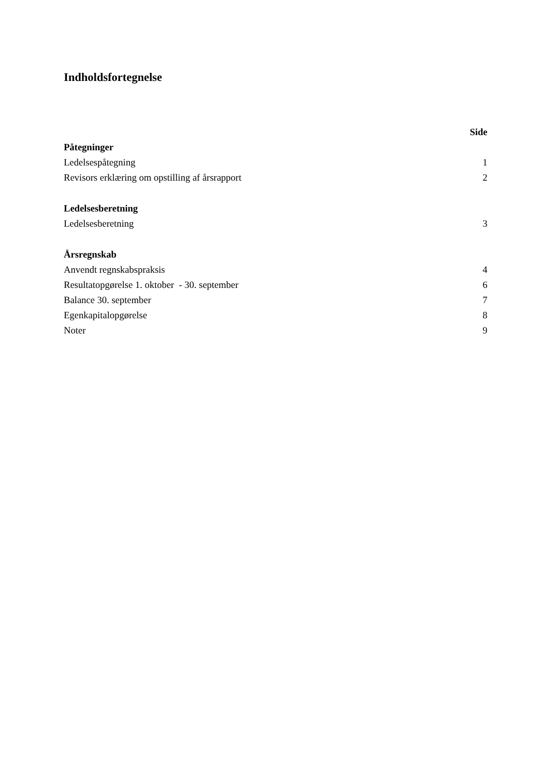Indholdsfortegnelse
Side
Påtegninger
Ledelsespåtegning 1
Revisors erklæring om opstilling af årsrapport 2
Ledelsesberetning
Ledelsesberetning 3
Årsregnskab
Anvendt regnskabspraksis 4
Resultatopgørelse 1. oktober - 30. september 6
Balance 30. september 7
Egenkapitalopgørelse 8
Noter 9